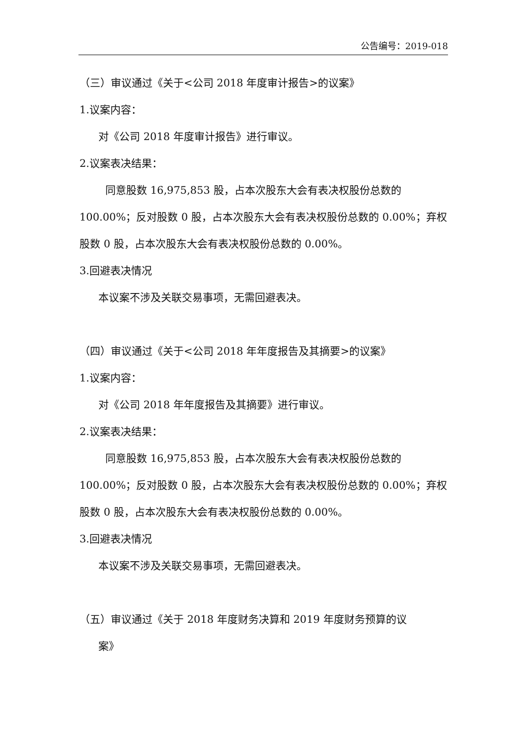公告编号：2019-018
（三）审议通过《关于<公司 2018 年度审计报告>的议案》
1.议案内容：
对《公司 2018 年度审计报告》进行审议。
2.议案表决结果：
同意股数 16,975,853 股，占本次股东大会有表决权股份总数的 100.00%；反对股数 0 股，占本次股东大会有表决权股份总数的 0.00%；弃权股数 0 股，占本次股东大会有表决权股份总数的 0.00%。
3.回避表决情况
本议案不涉及关联交易事项，无需回避表决。
（四）审议通过《关于<公司 2018 年年度报告及其摘要>的议案》
1.议案内容：
对《公司 2018 年年度报告及其摘要》进行审议。
2.议案表决结果：
同意股数 16,975,853 股，占本次股东大会有表决权股份总数的 100.00%；反对股数 0 股，占本次股东大会有表决权股份总数的 0.00%；弃权股数 0 股，占本次股东大会有表决权股份总数的 0.00%。
3.回避表决情况
本议案不涉及关联交易事项，无需回避表决。
（五）审议通过《关于 2018 年度财务决算和 2019 年度财务预算的议
案》